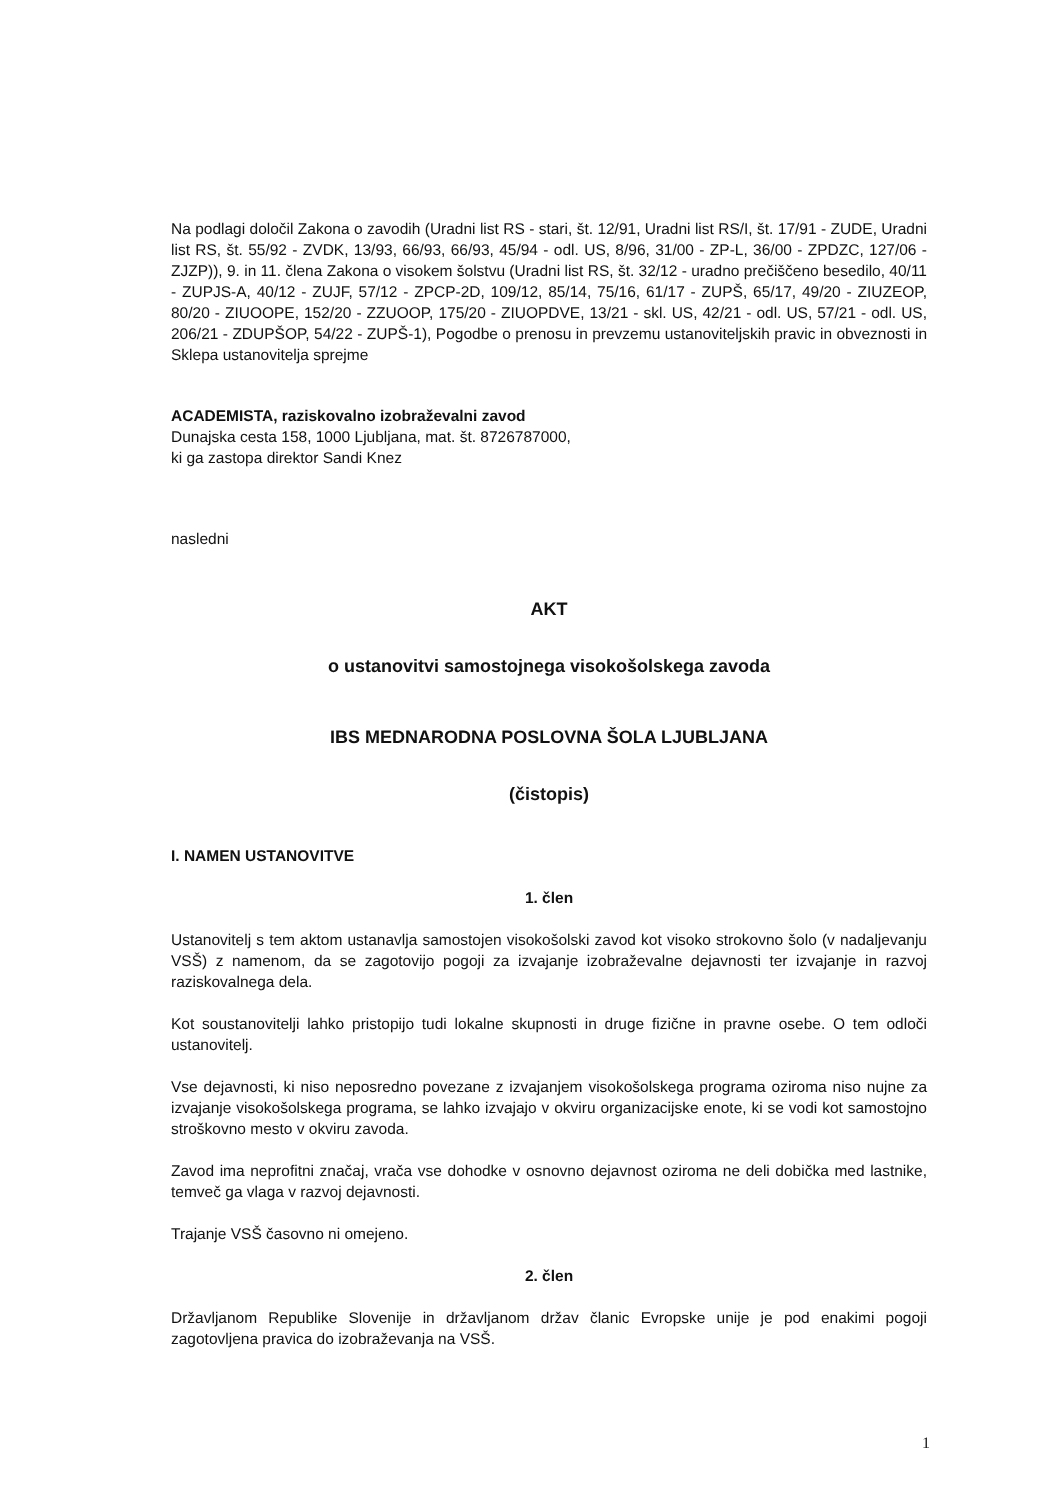Na podlagi določil Zakona o zavodih (Uradni list RS - stari, št. 12/91, Uradni list RS/I, št. 17/91 - ZUDE, Uradni list RS, št. 55/92 - ZVDK, 13/93, 66/93, 66/93, 45/94 - odl. US, 8/96, 31/00 - ZP-L, 36/00 - ZPDZC, 127/06 - ZJZP)), 9. in 11. člena Zakona o visokem šolstvu (Uradni list RS, št. 32/12 - uradno prečiščeno besedilo, 40/11 - ZUPJS-A, 40/12 - ZUJF, 57/12 - ZPCP-2D, 109/12, 85/14, 75/16, 61/17 - ZUPŠ, 65/17, 49/20 - ZIUZEOP, 80/20 - ZIUOOPE, 152/20 - ZZUOOP, 175/20 - ZIUOPDVE, 13/21 - skl. US, 42/21 - odl. US, 57/21 - odl. US, 206/21 - ZDUPŠOP, 54/22 - ZUPŠ-1), Pogodbe o prenosu in prevzemu ustanoviteljskih pravic in obveznosti in Sklepa ustanovitelja sprejme
ACADEMISTA, raziskovalno izobraževalni zavod
Dunajska cesta 158, 1000 Ljubljana, mat. št. 8726787000,
ki ga zastopa direktor Sandi Knez
nasledni
AKT
o ustanovitvi samostojnega visokošolskega zavoda
IBS MEDNARODNA POSLOVNA ŠOLA LJUBLJANA
(čistopis)
I. NAMEN USTANOVITVE
1. člen
Ustanovitelj s tem aktom ustanavlja samostojen visokošolski zavod kot visoko strokovno šolo (v nadaljevanju VSŠ) z namenom, da se zagotovijo pogoji za izvajanje izobraževalne dejavnosti ter izvajanje in razvoj raziskovalnega dela.
Kot soustanovitelji lahko pristopijo tudi lokalne skupnosti in druge fizične in pravne osebe. O tem odloči ustanovitelj.
Vse dejavnosti, ki niso neposredno povezane z izvajanjem visokošolskega programa oziroma niso nujne za izvajanje visokošolskega programa, se lahko izvajajo v okviru organizacijske enote, ki se vodi kot samostojno stroškovno mesto v okviru zavoda.
Zavod ima neprofitni značaj, vrača vse dohodke v osnovno dejavnost oziroma ne deli dobička med lastnike, temveč ga vlaga v razvoj dejavnosti.
Trajanje VSŠ časovno ni omejeno.
2. člen
Državljanom Republike Slovenije in državljanom držav članic Evropske unije je pod enakimi pogoji zagotovljena pravica do izobraževanja na VSŠ.
1